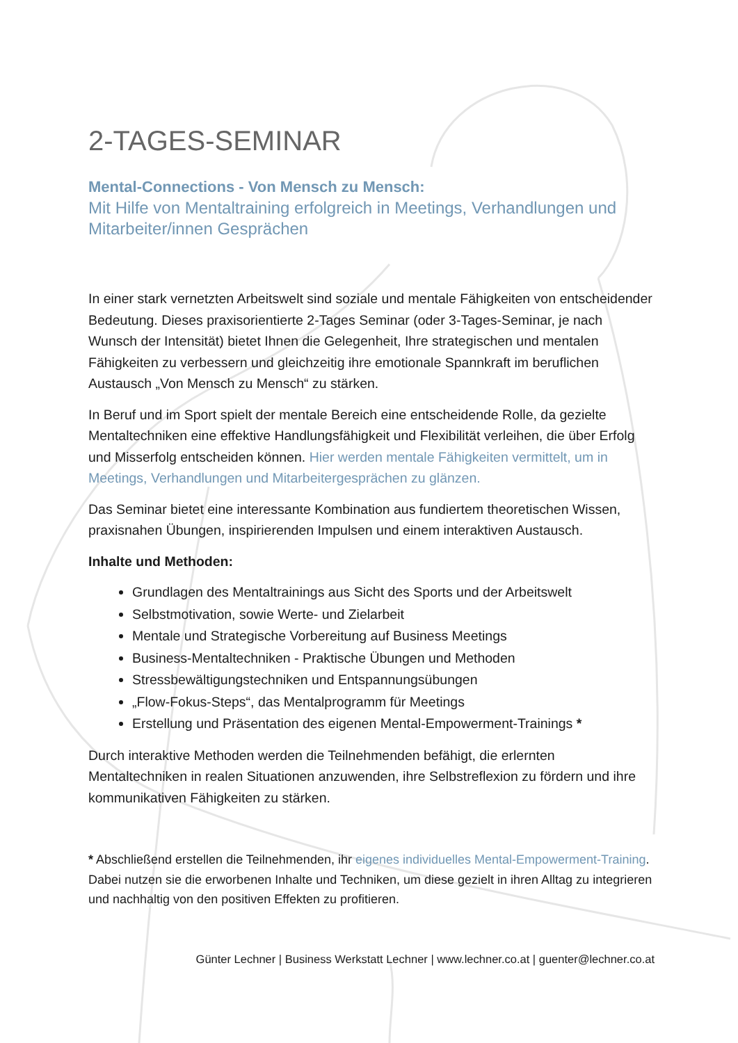2-TAGES-SEMINAR
Mental-Connections - Von Mensch zu Mensch:
Mit Hilfe von Mentaltraining erfolgreich in Meetings, Verhandlungen und Mitarbeiter/innen Gesprächen
In einer stark vernetzten Arbeitswelt sind soziale und mentale Fähigkeiten von entscheidender Bedeutung. Dieses praxisorientierte 2-Tages Seminar (oder 3-Tages-Seminar, je nach Wunsch der Intensität) bietet Ihnen die Gelegenheit, Ihre strategischen und mentalen Fähigkeiten zu verbessern und gleichzeitig ihre emotionale Spannkraft im beruflichen Austausch „Von Mensch zu Mensch“ zu stärken.
In Beruf und im Sport spielt der mentale Bereich eine entscheidende Rolle, da gezielte Mentaltechniken eine effektive Handlungsfähigkeit und Flexibilität verleihen, die über Erfolg und Misserfolg entscheiden können. Hier werden mentale Fähigkeiten vermittelt, um in Meetings, Verhandlungen und Mitarbeitergesprächen zu glänzen.
Das Seminar bietet eine interessante Kombination aus fundiertem theoretischen Wissen, praxisnahen Übungen, inspirierenden Impulsen und einem interaktiven Austausch.
Inhalte und Methoden:
Grundlagen des Mentaltrainings aus Sicht des Sports und der Arbeitswelt
Selbstmotivation, sowie Werte- und Zielarbeit
Mentale und Strategische Vorbereitung auf Business Meetings
Business-Mentaltechniken - Praktische Übungen und Methoden
Stressbewältigungstechniken und Entspannungsübungen
„Flow-Fokus-Steps“, das Mentalprogramm für Meetings
Erstellung und Präsentation des eigenen Mental-Empowerment-Trainings *
Durch interaktive Methoden werden die Teilnehmenden befähigt, die erlernten Mentaltechniken in realen Situationen anzuwenden, ihre Selbstreflexion zu fördern und ihre kommunikativen Fähigkeiten zu stärken.
* Abschließend erstellen die Teilnehmenden, ihr eigenes individuelles Mental-Empowerment-Training. Dabei nutzen sie die erworbenen Inhalte und Techniken, um diese gezielt in ihren Alltag zu integrieren und nachhaltig von den positiven Effekten zu profitieren.
Günter Lechner | Business Werkstatt Lechner | www.lechner.co.at | guenter@lechner.co.at